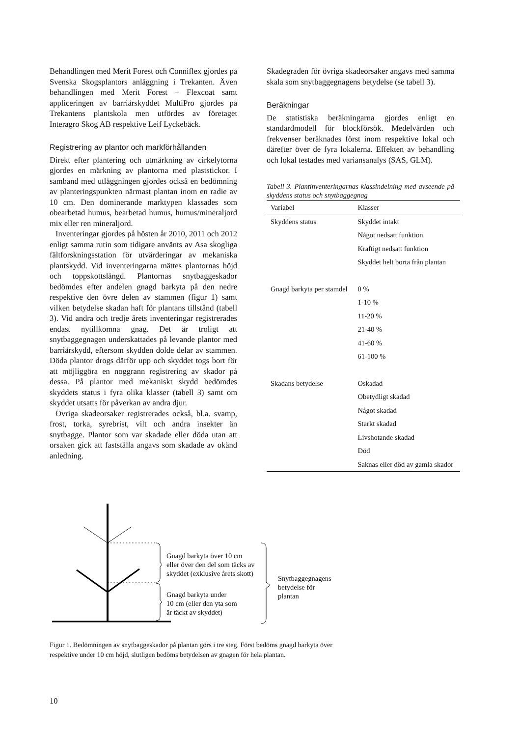Behandlingen med Merit Forest och Conniflex gjordes på Svenska Skogsplantors anläggning i Trekanten. Även behandlingen med Merit Forest + Flexcoat samt appliceringen av barriärskyddet MultiPro gjordes på Trekantens plantskola men utfördes av företaget Interagro Skog AB respektive Leif Lyckebäck.
Registrering av plantor och markförhållanden
Direkt efter plantering och utmärkning av cirkelytorna gjordes en märkning av plantorna med plaststickor. I samband med utläggningen gjordes också en bedömning av planteringspunkten närmast plantan inom en radie av 10 cm. Den dominerande marktypen klassades som obearbetad humus, bearbetad humus, humus/mineraljord mix eller ren mineraljord.
Inventeringar gjordes på hösten år 2010, 2011 och 2012 enligt samma rutin som tidigare använts av Asa skogliga fältforskningsstation för utvärderingar av mekaniska plantskydd. Vid inventeringarna mättes plantornas höjd och toppskottslängd. Plantornas snytbaggeskador bedömdes efter andelen gnagd barkyta på den nedre respektive den övre delen av stammen (figur 1) samt vilken betydelse skadan haft för plantans tillstånd (tabell 3). Vid andra och tredje årets inventeringar registrerades endast nytillkomna gnag. Det är troligt att snytbaggegnagen underskattades på levande plantor med barriärskydd, eftersom skydden dolde delar av stammen. Döda plantor drogs därför upp och skyddet togs bort för att möjliggöra en noggrann registrering av skador på dessa. På plantor med mekaniskt skydd bedömdes skyddets status i fyra olika klasser (tabell 3) samt om skyddet utsatts för påverkan av andra djur.
Övriga skadeorsaker registrerades också, bl.a. svamp, frost, torka, syrebrist, vilt och andra insekter än snytbagge. Plantor som var skadade eller döda utan att orsaken gick att fastställa angavs som skadade av okänd anledning.
Skadegraden för övriga skadeorsaker angavs med samma skala som snytbaggegnagens betydelse (se tabell 3).
Beräkningar
De statistiska beräkningarna gjordes enligt en standardmodell för blockförsök. Medelvärden och frekvenser beräknades först inom respektive lokal och därefter över de fyra lokalerna. Effekten av behandling och lokal testades med variansanalys (SAS, GLM).
Tabell 3. Plantinventeringarnas klassindelning med avseende på skyddens status och snytbaggegnag
| Variabel | Klasser |
| --- | --- |
| Skyddens status | Skyddet intakt |
| | Något nedsatt funktion |
| | Kraftigt nedsatt funktion |
| | Skyddet helt borta från plantan |
| Gnagd barkyta per stamdel | 0 % |
| | 1-10 % |
| | 11-20 % |
| | 21-40 % |
| | 41-60 % |
| | 61-100 % |
| Skadans betydelse | Oskadad |
| | Obetydligt skadad |
| | Något skadad |
| | Starkt skadad |
| | Livshotande skadad |
| | Död |
| | Saknas eller död av gamla skador |
Gnagd barkyta över 10 cm
eller över den del som täcks av
skyddet (exklusive årets skott)
Gnagd barkyta under
10 cm (eller den yta som
är täckt av skyddet)
Snytbaggegnagens
betydelse för
plantan
Figur 1. Bedömningen av snytbaggeskador på plantan görs i tre steg. Först bedöms gnagd barkyta över respektive under 10 cm höjd, slutligen bedöms betydelsen av gnagen för hela plantan.
10